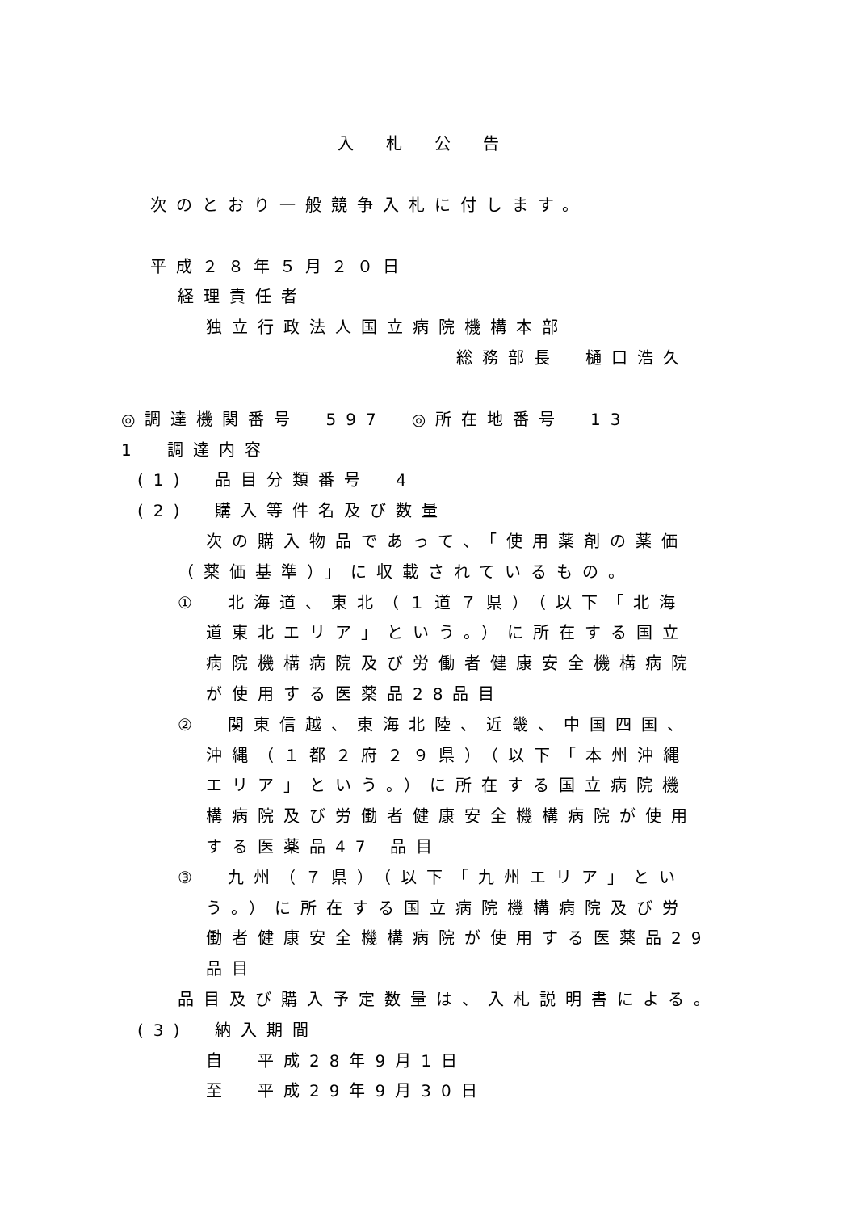入札公告
次のとおり一般競争入札に付します。
平成２８年５月２０日
経理責任者
独立行政法人国立病院機構本部
総務部長　樋口浩久
◎調達機関番号　597　◎所在地番号　13
1　調達内容
(1)　品目分類番号　4
(2)　購入等件名及び数量
次の購入物品であって、「使用薬剤の薬価
（薬価基準）」に収載されているもの。
①　北海道、東北（１道７県）（以下「北海
道東北エリア」という。）に所在する国立
病院機構病院及び労働者健康安全機構病院
が使用する医薬品28品目
②　関東信越、東海北陸、近畿、中国四国、
沖縄（１都２府２９県）（以下「本州沖縄
エリア」という。）に所在する国立病院機
構病院及び労働者健康安全機構病院が使用
する医薬品47 品目
③　九州（７県）（以下「九州エリア」とい
う。）に所在する国立病院機構病院及び労
働者健康安全機構病院が使用する医薬品29
品目
品目及び購入予定数量は、入札説明書による。
(3)　納入期間
自　平成28年9月1日
至　平成29年9月30日